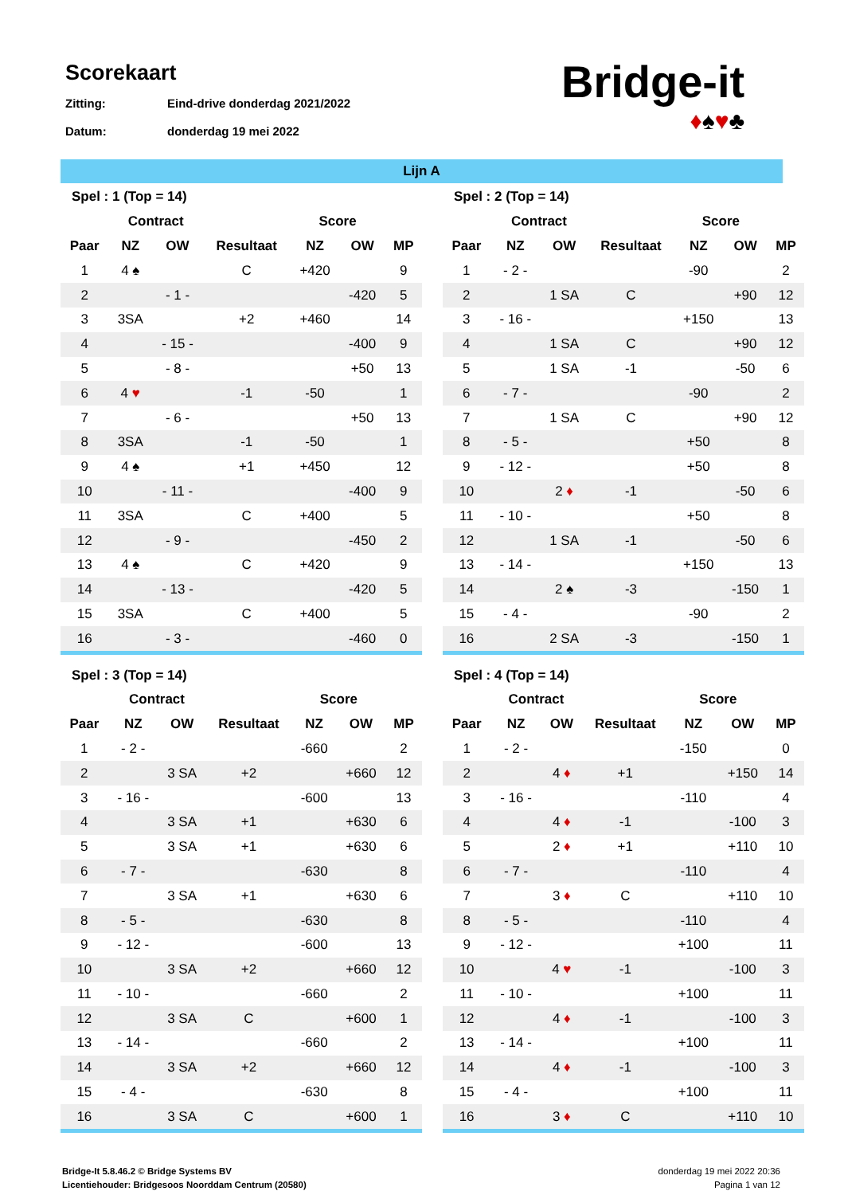Scorekaart
Zitting: Eind-drive donderdag 2021/2022
Datum: donderdag 19 mei 2022
Bridge-it
♦♠♥♣
Lijn A
| Spel : 1 (Top = 14) | | | | | | |
| | Contract | | | Score | | |
| Paar | NZ | OW | Resultaat | NZ | OW | MP |
| 1 | 4 ♠ | | C | +420 | | 9 |
| 2 | | - 1 - | | | -420 | 5 |
| 3 | 3SA | | +2 | +460 | | 14 |
| 4 | | - 15 - | | | -400 | 9 |
| 5 | | - 8 - | | | +50 | 13 |
| 6 | 4 ♥ | | -1 | -50 | | 1 |
| 7 | | - 6 - | | | +50 | 13 |
| 8 | 3SA | | -1 | -50 | | 1 |
| 9 | 4 ♠ | | +1 | +450 | | 12 |
| 10 | | - 11 - | | | -400 | 9 |
| 11 | 3SA | | C | +400 | | 5 |
| 12 | | - 9 - | | | -450 | 2 |
| 13 | 4 ♠ | | C | +420 | | 9 |
| 14 | | - 13 - | | | -420 | 5 |
| 15 | 3SA | | C | +400 | | 5 |
| 16 | | - 3 - | | | -460 | 0 |
| Spel : 2 (Top = 14) | | | | | | |
| | Contract | | | Score | | |
| Paar | NZ | OW | Resultaat | NZ | OW | MP |
| 1 | - 2 - | | | -90 | | 2 |
| 2 | | 1 SA | C | | +90 | 12 |
| 3 | - 16 - | | | +150 | | 13 |
| 4 | | 1 SA | C | | +90 | 12 |
| 5 | | 1 SA | -1 | | -50 | 6 |
| 6 | - 7 - | | | -90 | | 2 |
| 7 | | 1 SA | C | | +90 | 12 |
| 8 | - 5 - | | | +50 | | 8 |
| 9 | - 12 - | | | +50 | | 8 |
| 10 | | 2 ♦ | -1 | | -50 | 6 |
| 11 | - 10 - | | | +50 | | 8 |
| 12 | | 1 SA | -1 | | -50 | 6 |
| 13 | - 14 - | | | +150 | | 13 |
| 14 | | 2 ♠ | -3 | | -150 | 1 |
| 15 | - 4 - | | | -90 | | 2 |
| 16 | | 2 SA | -3 | | -150 | 1 |
| Spel : 3 (Top = 14) | | | | | | |
| | Contract | | | Score | | |
| Paar | NZ | OW | Resultaat | NZ | OW | MP |
| 1 | - 2 - | | | -660 | | 2 |
| 2 | | 3 SA | +2 | | +660 | 12 |
| 3 | - 16 - | | | -600 | | 13 |
| 4 | | 3 SA | +1 | | +630 | 6 |
| 5 | | 3 SA | +1 | | +630 | 6 |
| 6 | - 7 - | | | -630 | | 8 |
| 7 | | 3 SA | +1 | | +630 | 6 |
| 8 | - 5 - | | | -630 | | 8 |
| 9 | - 12 - | | | -600 | | 13 |
| 10 | | 3 SA | +2 | | +660 | 12 |
| 11 | - 10 - | | | -660 | | 2 |
| 12 | | 3 SA | C | | +600 | 1 |
| 13 | - 14 - | | | -660 | | 2 |
| 14 | | 3 SA | +2 | | +660 | 12 |
| 15 | - 4 - | | | -630 | | 8 |
| 16 | | 3 SA | C | | +600 | 1 |
| Spel : 4 (Top = 14) | | | | | | |
| | Contract | | | Score | | |
| Paar | NZ | OW | Resultaat | NZ | OW | MP |
| 1 | - 2 - | | | -150 | | 0 |
| 2 | | 4 ♦ | +1 | | +150 | 14 |
| 3 | - 16 - | | | -110 | | 4 |
| 4 | | 4 ♦ | -1 | | -100 | 3 |
| 5 | | 2 ♦ | +1 | | +110 | 10 |
| 6 | - 7 - | | | -110 | | 4 |
| 7 | | 3 ♦ | C | | +110 | 10 |
| 8 | - 5 - | | | -110 | | 4 |
| 9 | - 12 - | | | +100 | | 11 |
| 10 | | 4 ♥ | -1 | | -100 | 3 |
| 11 | - 10 - | | | +100 | | 11 |
| 12 | | 4 ♦ | -1 | | -100 | 3 |
| 13 | - 14 - | | | +100 | | 11 |
| 14 | | 4 ♦ | -1 | | -100 | 3 |
| 15 | - 4 - | | | +100 | | 11 |
| 16 | | 3 ♦ | C | | +110 | 10 |
Bridge-It 5.8.46.2 © Bridge Systems BV
Licentiehouder: Bridgesoos Noorddam Centrum (20580)
donderdag 19 mei 2022 20:36
Pagina 1 van 12